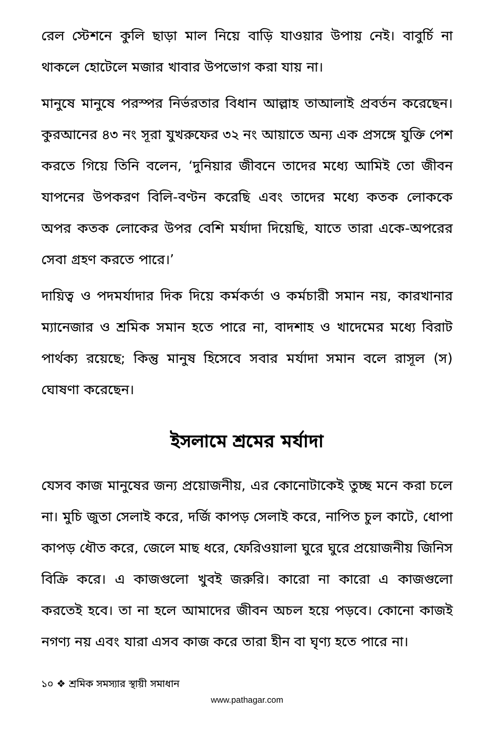রেল স্টেশনে কুলি ছাড়া মাল নিয়ে বাড়ি যাওয়ার উপায় নেই। বাবুর্চি না থাকলে হোটেলে মজার খাবার উপভোগ করা যায় না।
মানুষে মানুষে পরস্পর নির্ভরতার বিধান আল্লাহ তাআলাই প্রবর্তন করেছেন। কুরআনের ৪৩ নং সূরা যুখরুফের ৩২ নং আয়াতে অন্য এক প্রসঙ্গে যুক্তি পেশ করতে গিয়ে তিনি বলেন, ‘দুনিয়ার জীবনে তাদের মধ্যে আমিই তো জীবন যাপনের উপকরণ বিলি-বণ্টন করেছি এবং তাদের মধ্যে কতক লোককে অপর কতক লোকের উপর বেশি মর্যাদা দিয়েছি, যাতে তারা একে-অপরের সেবা গ্রহণ করতে পারে।’
দায়িত্ব ও পদমর্যাদার দিক দিয়ে কর্মকর্তা ও কর্মচারী সমান নয়, কারখানার ম্যানেজার ও শ্রমিক সমান হতে পারে না, বাদশাহ ও খাদেমের মধ্যে বিরাট পার্থক্য রয়েছে; কিন্তু মানুষ হিসেবে সবার মর্যাদা সমান বলে রাসূল (স) ঘোষণা করেছেন।
ইসলামে শ্রমের মর্যাদা
যেসব কাজ মানুষের জন্য প্রয়োজনীয়, এর কোনোটাকেই তুচ্ছ মনে করা চলে না। মুচি জুতা সেলাই করে, দর্জি কাপড় সেলাই করে, নাপিত চুল কাটে, ধোপা কাপড় ধৌত করে, জেলে মাছ ধরে, ফেরিওয়ালা ঘুরে ঘুরে প্রয়োজনীয় জিনিস বিক্রি করে। এ কাজগুলো খুবই জরুরি। কারো না কারো এ কাজগুলো করতেই হবে। তা না হলে আমাদের জীবন অচল হয়ে পড়বে। কোনো কাজই নগণ্য নয় এবং যারা এসব কাজ করে তারা হীন বা ঘৃণ্য হতে পারে না।
১০ ❖ শ্রমিক সমস্যার স্থায়ী সমাধান
www.pathagar.com